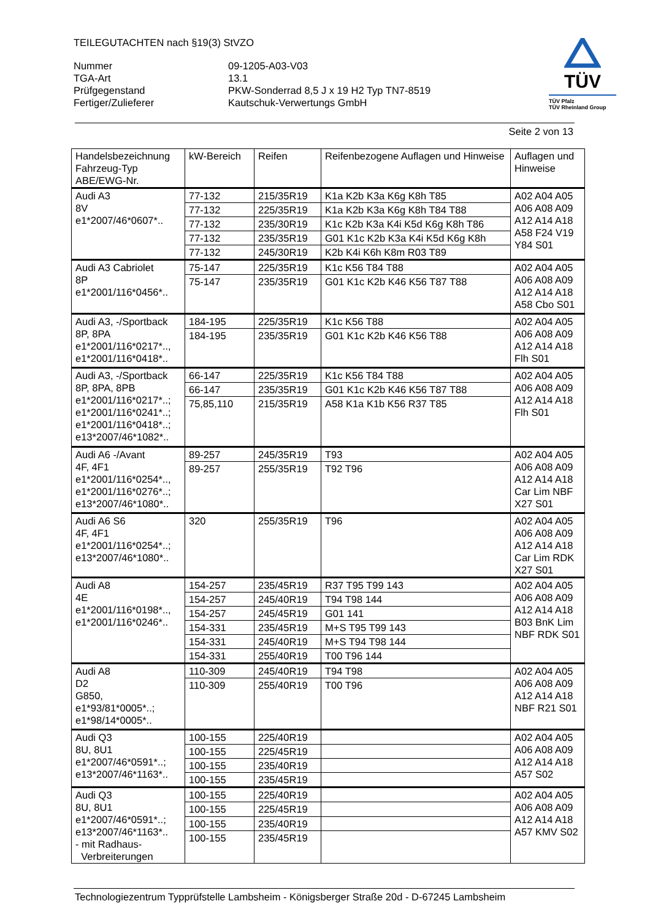TEILEGUTACHTEN nach §19(3) StVZO
Nummer
09-1205-A03-V03
TGA-Art
13.1
Prüfgegenstand
PKW-Sonderrad 8,5 J x 19 H2 Typ TN7-8519
Fertiger/Zulieferer
Kautschuk-Verwertungs GmbH
TÜV
TÜV Pfalz
TÜV Rheinland Group
Seite 2 von 13
| Handelsbezeichnung Fahrzeug-Typ ABE/EWG-Nr. | kW-Bereich | Reifen | Reifenbezogene Auflagen und Hinweise | Auflagen und Hinweise |
| --- | --- | --- | --- | --- |
| Audi A3 8V e1*2007/46*0607*.. | 77-132 | 215/35R19 | K1a K2b K3a K6g K8h T85 | A02 A04 A05 A06 A08 A09 A12 A14 A18 A58 F24 V19 Y84 S01 |
| | 77-132 | 225/35R19 | K1a K2b K3a K6g K8h T84 T88 | |
| | 77-132 | 235/30R19 | K1c K2b K3a K4i K5d K6g K8h T86 | |
| | 77-132 | 235/35R19 | G01 K1c K2b K3a K4i K5d K6g K8h | |
| | 77-132 | 245/30R19 | K2b K4i K6h K8m R03 T89 | |
| Audi A3 Cabriolet 8P e1*2001/116*0456*.. | 75-147 | 225/35R19 | K1c K56 T84 T88 | A02 A04 A05 A06 A08 A09 A12 A14 A18 A58 Cbo S01 |
| | 75-147 | 235/35R19 | G01 K1c K2b K46 K56 T87 T88 | |
| Audi A3, -/Sportback 8P, 8PA e1*2001/116*0217*.., e1*2001/116*0418*.. | 184-195 | 225/35R19 | K1c K56 T88 | A02 A04 A05 A06 A08 A09 A12 A14 A18 Flh S01 |
| | 184-195 | 235/35R19 | G01 K1c K2b K46 K56 T88 | |
| Audi A3, -/Sportback 8P, 8PA, 8PB e1*2001/116*0217*..; e1*2001/116*0241*..; e1*2001/116*0418*..; e13*2007/46*1082*.. | 66-147 | 225/35R19 | K1c K56 T84 T88 | A02 A04 A05 A06 A08 A09 A12 A14 A18 Flh S01 |
| | 66-147 | 235/35R19 | G01 K1c K2b K46 K56 T87 T88 | |
| | 75,85,110 | 215/35R19 | A58 K1a K1b K56 R37 T85 | |
| Audi A6 -/Avant 4F, 4F1 e1*2001/116*0254*.., e1*2001/116*0276*..; e13*2007/46*1080*.. | 89-257 | 245/35R19 | T93 | A02 A04 A05 A06 A08 A09 A12 A14 A18 Car Lim NBF X27 S01 |
| | 89-257 | 255/35R19 | T92 T96 | |
| Audi A6 S6 4F, 4F1 e1*2001/116*0254*..; e13*2007/46*1080*.. | 320 | 255/35R19 | T96 | A02 A04 A05 A06 A08 A09 A12 A14 A18 Car Lim RDK X27 S01 |
| Audi A8 4E e1*2001/116*0198*.., e1*2001/116*0246*.. | 154-257 | 235/45R19 | R37 T95 T99 143 | A02 A04 A05 A06 A08 A09 A12 A14 A18 B03 BnK Lim NBF RDK S01 |
| | 154-257 | 245/40R19 | T94 T98 144 | |
| | 154-257 | 245/45R19 | G01 141 | |
| | 154-331 | 235/45R19 | M+S T95 T99 143 | |
| | 154-331 | 245/40R19 | M+S T94 T98 144 | |
| | 154-331 | 255/40R19 | T00 T96 144 | |
| Audi A8 D2 G850, e1*93/81*0005*..; e1*98/14*0005*.. | 110-309 | 245/40R19 | T94 T98 | A02 A04 A05 A06 A08 A09 A12 A14 A18 NBF R21 S01 |
| | 110-309 | 255/40R19 | T00 T96 | |
| Audi Q3 8U, 8U1 e1*2007/46*0591*..; e13*2007/46*1163*.. | 100-155 | 225/40R19 | | A02 A04 A05 A06 A08 A09 A12 A14 A18 A57 S02 |
| | 100-155 | 225/45R19 | | |
| | 100-155 | 235/40R19 | | |
| | 100-155 | 235/45R19 | | |
| Audi Q3 8U, 8U1 e1*2007/46*0591*..; e13*2007/46*1163*.. - mit Radhaus- Verbreiterungen | 100-155 | 225/40R19 | | A02 A04 A05 A06 A08 A09 A12 A14 A18 A57 KMV S02 |
| | 100-155 | 225/45R19 | | |
| | 100-155 | 235/40R19 | | |
| | 100-155 | 235/45R19 | | |
Technologiezentrum Typprüfstelle Lambsheim - Königsberger Straße 20d - D-67245 Lambsheim